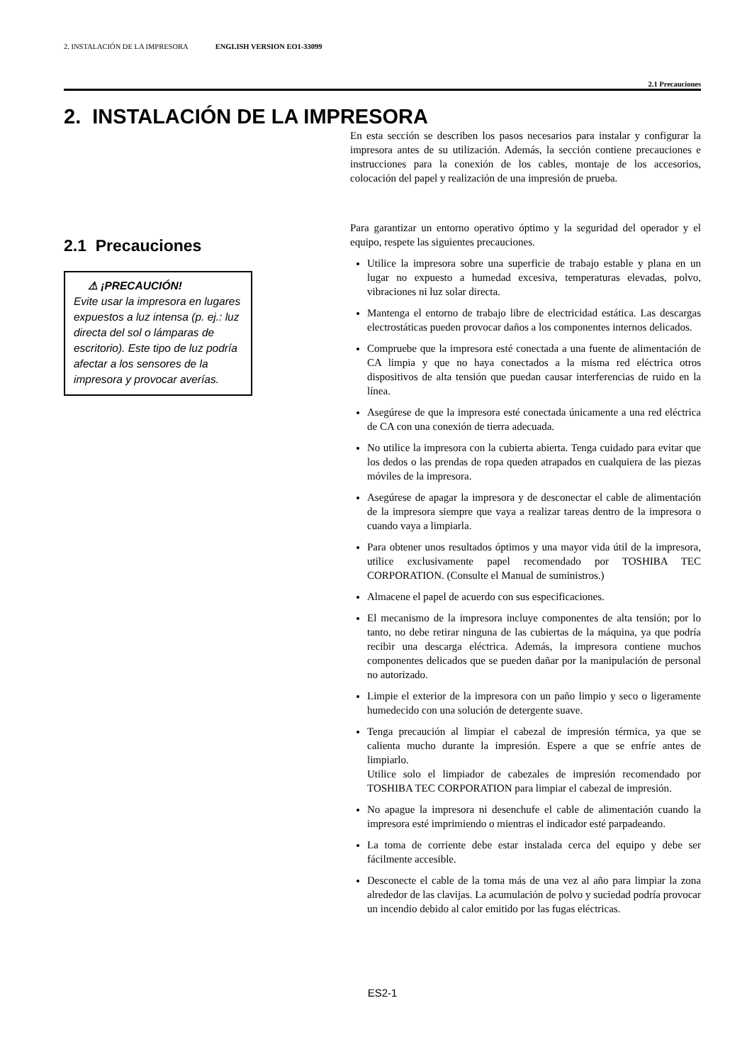2. INSTALACIÓN DE LA IMPRESORA ENGLISH VERSION EO1-33099
2.1 Precauciones
2. INSTALACIÓN DE LA IMPRESORA
En esta sección se describen los pasos necesarios para instalar y configurar la impresora antes de su utilización. Además, la sección contiene precauciones e instrucciones para la conexión de los cables, montaje de los accesorios, colocación del papel y realización de una impresión de prueba.
2.1 Precauciones
⚠ ¡PRECAUCIÓN!
Evite usar la impresora en lugares expuestos a luz intensa (p. ej.: luz directa del sol o lámparas de escritorio). Este tipo de luz podría afectar a los sensores de la impresora y provocar averías.
Para garantizar un entorno operativo óptimo y la seguridad del operador y el equipo, respete las siguientes precauciones.
Utilice la impresora sobre una superficie de trabajo estable y plana en un lugar no expuesto a humedad excesiva, temperaturas elevadas, polvo, vibraciones ni luz solar directa.
Mantenga el entorno de trabajo libre de electricidad estática. Las descargas electrostáticas pueden provocar daños a los componentes internos delicados.
Compruebe que la impresora esté conectada a una fuente de alimentación de CA limpia y que no haya conectados a la misma red eléctrica otros dispositivos de alta tensión que puedan causar interferencias de ruido en la línea.
Asegúrese de que la impresora esté conectada únicamente a una red eléctrica de CA con una conexión de tierra adecuada.
No utilice la impresora con la cubierta abierta. Tenga cuidado para evitar que los dedos o las prendas de ropa queden atrapados en cualquiera de las piezas móviles de la impresora.
Asegúrese de apagar la impresora y de desconectar el cable de alimentación de la impresora siempre que vaya a realizar tareas dentro de la impresora o cuando vaya a limpiarla.
Para obtener unos resultados óptimos y una mayor vida útil de la impresora, utilice exclusivamente papel recomendado por TOSHIBA TEC CORPORATION. (Consulte el Manual de suministros.)
Almacene el papel de acuerdo con sus especificaciones.
El mecanismo de la impresora incluye componentes de alta tensión; por lo tanto, no debe retirar ninguna de las cubiertas de la máquina, ya que podría recibir una descarga eléctrica. Además, la impresora contiene muchos componentes delicados que se pueden dañar por la manipulación de personal no autorizado.
Limpie el exterior de la impresora con un paño limpio y seco o ligeramente humedecido con una solución de detergente suave.
Tenga precaución al limpiar el cabezal de impresión térmica, ya que se calienta mucho durante la impresión. Espere a que se enfríe antes de limpiarlo.
Utilice solo el limpiador de cabezales de impresión recomendado por TOSHIBA TEC CORPORATION para limpiar el cabezal de impresión.
No apague la impresora ni desenchufe el cable de alimentación cuando la impresora esté imprimiendo o mientras el indicador esté parpadeando.
La toma de corriente debe estar instalada cerca del equipo y debe ser fácilmente accesible.
Desconecte el cable de la toma más de una vez al año para limpiar la zona alrededor de las clavijas. La acumulación de polvo y suciedad podría provocar un incendio debido al calor emitido por las fugas eléctricas.
ES2-1